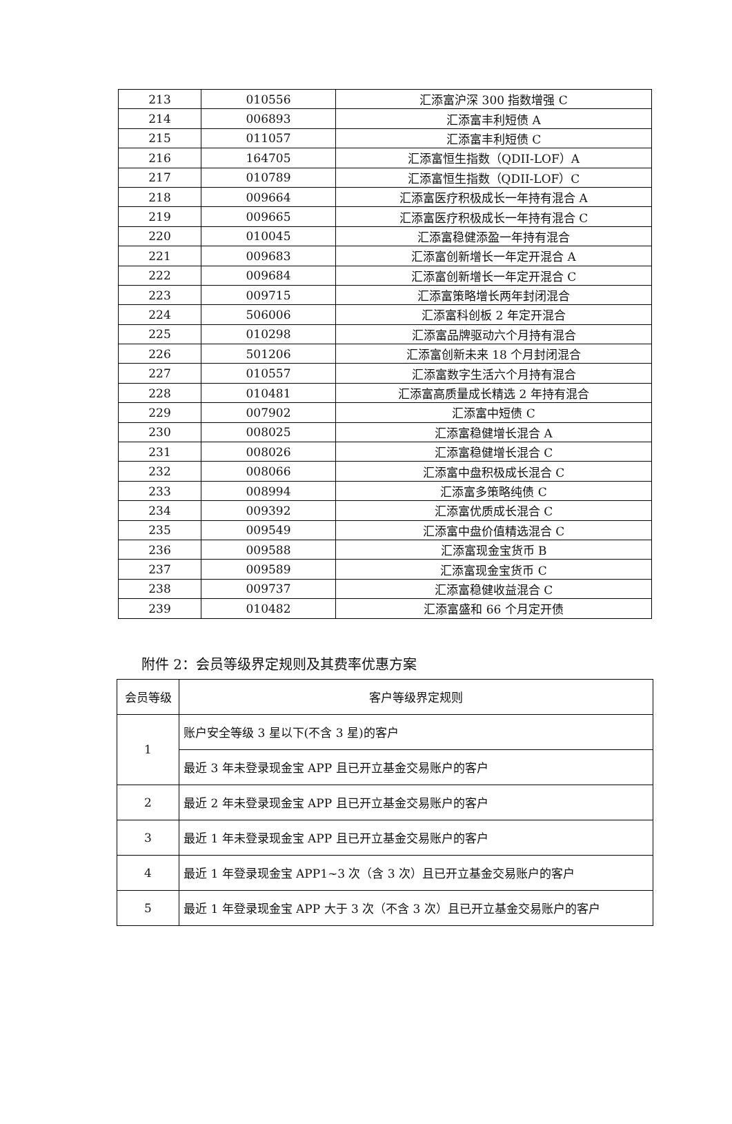| 213 | 010556 | 汇添富沪深 300 指数增强 C |
| 214 | 006893 | 汇添富丰利短债 A |
| 215 | 011057 | 汇添富丰利短债 C |
| 216 | 164705 | 汇添富恒生指数（QDII-LOF）A |
| 217 | 010789 | 汇添富恒生指数（QDII-LOF）C |
| 218 | 009664 | 汇添富医疗积极成长一年持有混合 A |
| 219 | 009665 | 汇添富医疗积极成长一年持有混合 C |
| 220 | 010045 | 汇添富稳健添盈一年持有混合 |
| 221 | 009683 | 汇添富创新增长一年定开混合 A |
| 222 | 009684 | 汇添富创新增长一年定开混合 C |
| 223 | 009715 | 汇添富策略增长两年封闭混合 |
| 224 | 506006 | 汇添富科创板 2 年定开混合 |
| 225 | 010298 | 汇添富品牌驱动六个月持有混合 |
| 226 | 501206 | 汇添富创新未来 18 个月封闭混合 |
| 227 | 010557 | 汇添富数字生活六个月持有混合 |
| 228 | 010481 | 汇添富高质量成长精选 2 年持有混合 |
| 229 | 007902 | 汇添富中短债 C |
| 230 | 008025 | 汇添富稳健增长混合 A |
| 231 | 008026 | 汇添富稳健增长混合 C |
| 232 | 008066 | 汇添富中盘积极成长混合 C |
| 233 | 008994 | 汇添富多策略纯债 C |
| 234 | 009392 | 汇添富优质成长混合 C |
| 235 | 009549 | 汇添富中盘价值精选混合 C |
| 236 | 009588 | 汇添富现金宝货币 B |
| 237 | 009589 | 汇添富现金宝货币 C |
| 238 | 009737 | 汇添富稳健收益混合 C |
| 239 | 010482 | 汇添富盛和 66 个月定开债 |
附件 2：会员等级界定规则及其费率优惠方案
| 会员等级 | 客户等级界定规则 |
| --- | --- |
| 1 | 账户安全等级 3 星以下(不含 3 星)的客户 |
| | 最近 3 年未登录现金宝 APP 且已开立基金交易账户的客户 |
| 2 | 最近 2 年未登录现金宝 APP 且已开立基金交易账户的客户 |
| 3 | 最近 1 年未登录现金宝 APP 且已开立基金交易账户的客户 |
| 4 | 最近 1 年登录现金宝 APP1~3 次（含 3 次）且已开立基金交易账户的客户 |
| 5 | 最近 1 年登录现金宝 APP 大于 3 次（不含 3 次）且已开立基金交易账户的客户 |